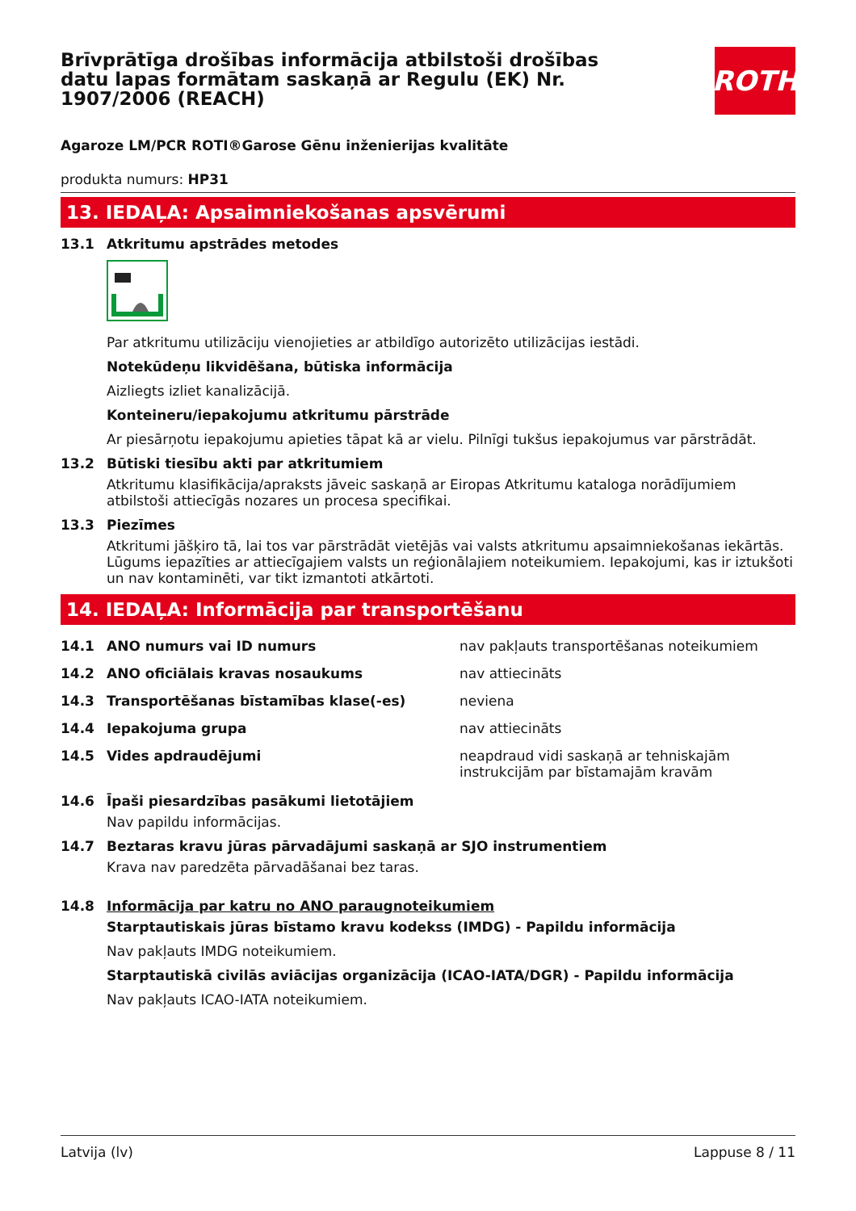Brīvprātīga drošības informācija atbilstoši drošības datu lapas formātam saskaņā ar Regulu (EK) Nr. 1907/2006 (REACH)
ROTH
Agaroze LM/PCR ROTI®Garose Gēnu inženierijas kvalitāte
produkta numurs: HP31
13. IEDAĻA: Apsaimniekošanas apsvērumi
13.1 Atkritumu apstrādes metodes
Par atkritumu utilizāciju vienojieties ar atbildīgo autorizēto utilizācijas iestādi.
Notekūdeņu likvidēšana, būtiska informācija
Aizliegts izliet kanalizācijā.
Konteineru/iepakojumu atkritumu pārstrāde
Ar piesārņotu iepakojumu apieties tāpat kā ar vielu. Pilnīgi tukšus iepakojumus var pārstrādāt.
13.2 Būtiski tiesību akti par atkritumiem
Atkritumu klasifikācija/apraksts jāveic saskaņā ar Eiropas Atkritumu kataloga norādījumiem atbilstoši attiecīgās nozares un procesa specifikai.
13.3 Piezīmes
Atkritumi jāšķiro tā, lai tos var pārstrādāt vietējās vai valsts atkritumu apsaimniekošanas iekārtās. Lūgums iepazīties ar attiecīgajiem valsts un reģionālajiem noteikumiem. Iepakojumi, kas ir iztukšoti un nav kontaminēti, var tikt izmantoti atkārtoti.
14. IEDAĻA: Informācija par transportēšanu
| 14.1 | ANO numurs vai ID numurs | nav pakļauts transportēšanas noteikumiem |
| 14.2 | ANO oficiālais kravas nosaukums | nav attiecināts |
| 14.3 | Transportēšanas bīstamības klase(-es) | neviena |
| 14.4 | Iepakojuma grupa | nav attiecināts |
| 14.5 | Vides apdraudējumi | neapdraud vidi saskaņā ar tehniskajām instrukcijām par bīstamajām kravām |
14.6 Īpaši piesardzības pasākumi lietotājiem
Nav papildu informācijas.
14.7 Beztaras kravu jūras pārvadājumi saskaņā ar SJO instrumentiem
Krava nav paredzēta pārvadāšanai bez taras.
14.8 Informācija par katru no ANO paraugnoteikumiem
Starptautiskais jūras bīstamo kravu kodekss (IMDG) - Papildu informācija
Nav pakļauts IMDG noteikumiem.
Starptautiskā civilās aviācijas organizācija (ICAO-IATA/DGR) - Papildu informācija
Nav pakļauts ICAO-IATA noteikumiem.
Latvija (lv) Lappuse 8 / 11